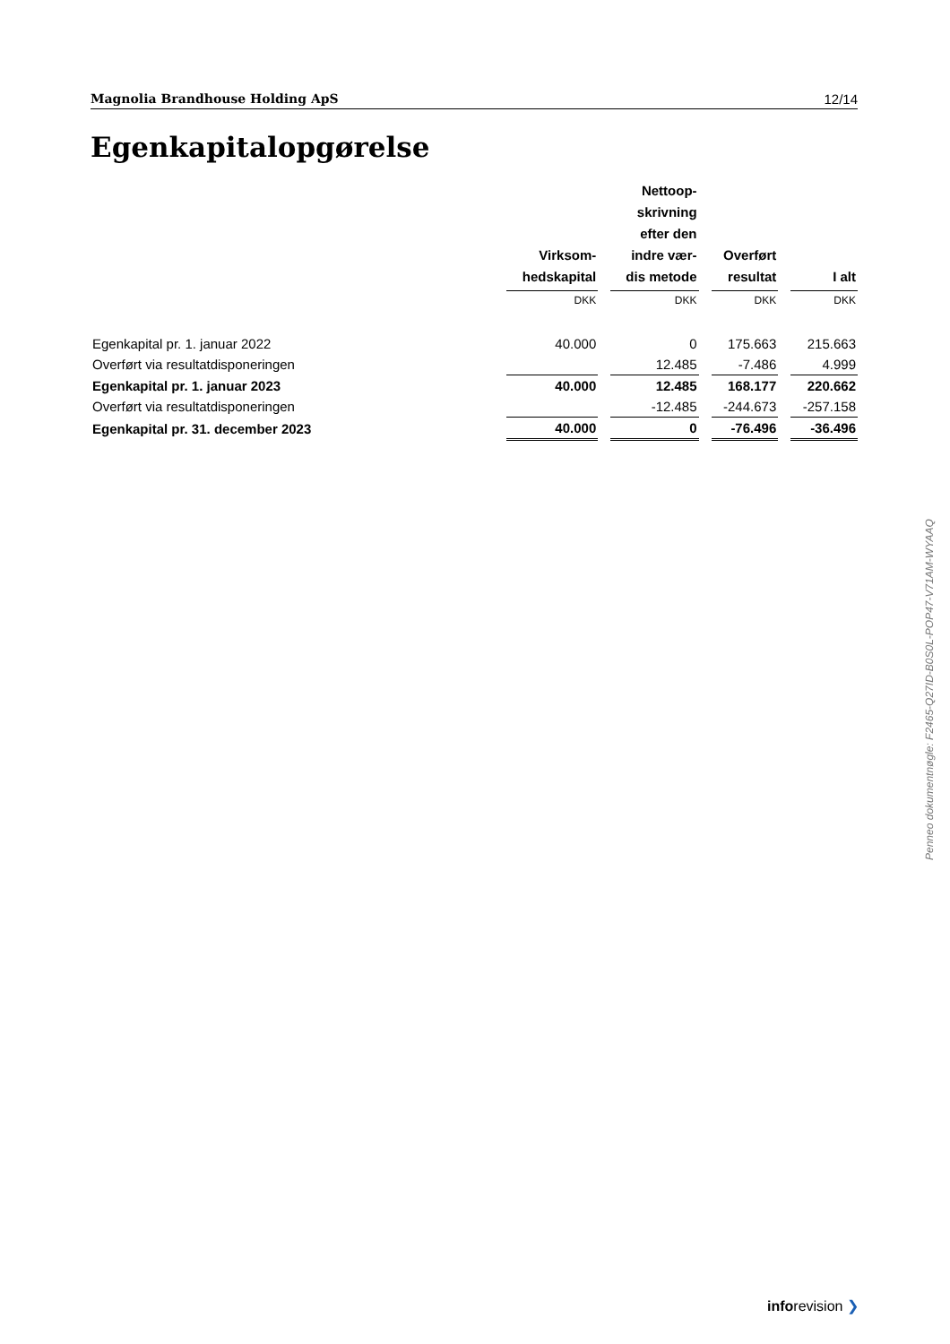Magnolia Brandhouse Holding ApS 12/14
Egenkapitalopgørelse
| | Virksom- hedskapital | | Nettoop- skrivning efter den indre vær- dis metode | | Overført resultat | | I alt |
| | DKK | | DKK | | DKK | | DKK |
| Egenkapital pr. 1. januar 2022 | 40.000 | | 0 | | 175.663 | | 215.663 |
| Overført via resultatdisponeringen | | | 12.485 | | -7.486 | | 4.999 |
| Egenkapital pr. 1. januar 2023 | 40.000 | | 12.485 | | 168.177 | | 220.662 |
| Overført via resultatdisponeringen | | | -12.485 | | -244.673 | | -257.158 |
| Egenkapital pr. 31. december 2023 | 40.000 | | 0 | | -76.496 | | -36.496 |
Penneo dokumentnøgle: F2465-Q27ID-B0S0L-POP47-V71AM-WYAAQ
inforevision ❯